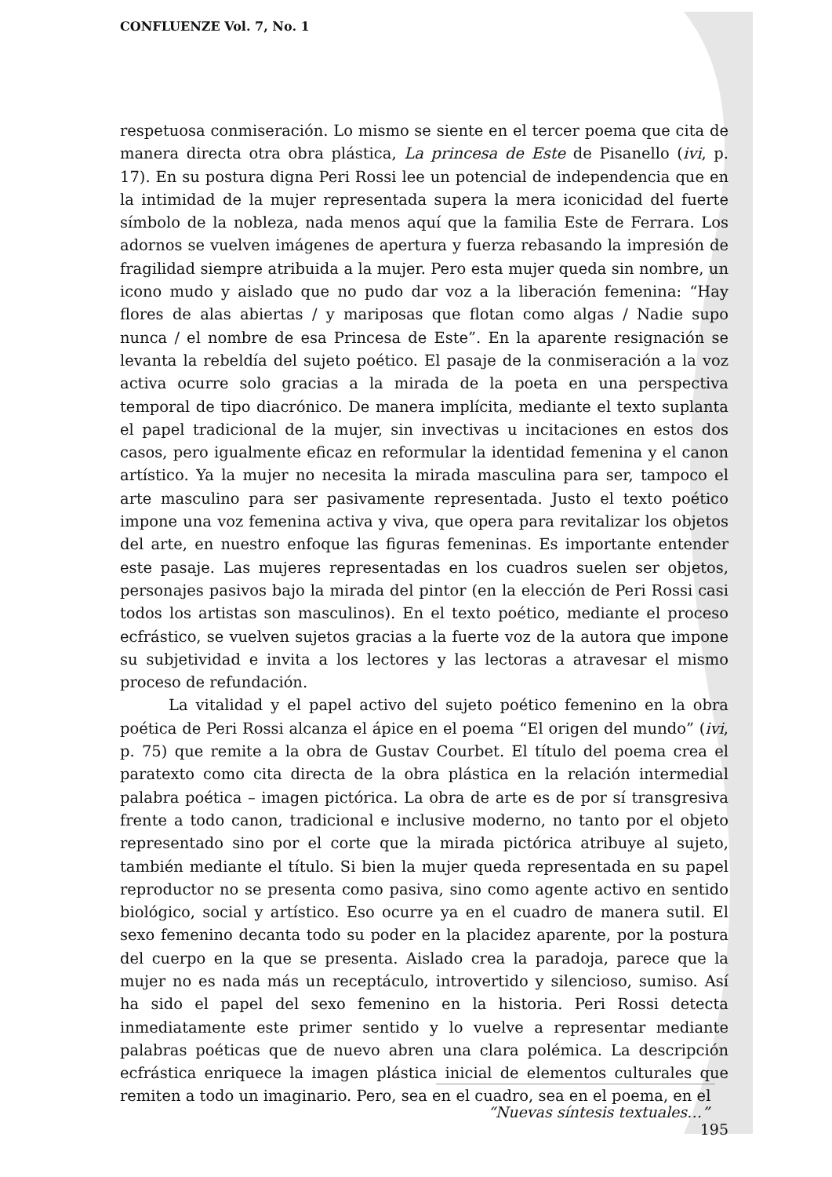CONFLUENZE Vol. 7, No. 1
respetuosa conmiseración. Lo mismo se siente en el tercer poema que cita de manera directa otra obra plástica, La princesa de Este de Pisanello (ivi, p. 17). En su postura digna Peri Rossi lee un potencial de independencia que en la intimidad de la mujer representada supera la mera iconicidad del fuerte símbolo de la nobleza, nada menos aquí que la familia Este de Ferrara. Los adornos se vuelven imágenes de apertura y fuerza rebasando la impresión de fragilidad siempre atribuida a la mujer. Pero esta mujer queda sin nombre, un icono mudo y aislado que no pudo dar voz a la liberación femenina: “Hay flores de alas abiertas / y mariposas que flotan como algas / Nadie supo nunca / el nombre de esa Princesa de Este”. En la aparente resignación se levanta la rebeldía del sujeto poético. El pasaje de la conmiseración a la voz activa ocurre solo gracias a la mirada de la poeta en una perspectiva temporal de tipo diacrónico. De manera implícita, mediante el texto suplanta el papel tradicional de la mujer, sin invectivas u incitaciones en estos dos casos, pero igualmente eficaz en reformular la identidad femenina y el canon artístico. Ya la mujer no necesita la mirada masculina para ser, tampoco el arte masculino para ser pasivamente representada. Justo el texto poético impone una voz femenina activa y viva, que opera para revitalizar los objetos del arte, en nuestro enfoque las figuras femeninas. Es importante entender este pasaje. Las mujeres representadas en los cuadros suelen ser objetos, personajes pasivos bajo la mirada del pintor (en la elección de Peri Rossi casi todos los artistas son masculinos). En el texto poético, mediante el proceso ecfrástico, se vuelven sujetos gracias a la fuerte voz de la autora que impone su subjetividad e invita a los lectores y las lectoras a atravesar el mismo proceso de refundación.
La vitalidad y el papel activo del sujeto poético femenino en la obra poética de Peri Rossi alcanza el ápice en el poema “El origen del mundo” (ivi, p. 75) que remite a la obra de Gustav Courbet. El título del poema crea el paratexto como cita directa de la obra plástica en la relación intermedial palabra poética – imagen pictórica. La obra de arte es de por sí transgresiva frente a todo canon, tradicional e inclusive moderno, no tanto por el objeto representado sino por el corte que la mirada pictórica atribuye al sujeto, también mediante el título. Si bien la mujer queda representada en su papel reproductor no se presenta como pasiva, sino como agente activo en sentido biológico, social y artístico. Eso ocurre ya en el cuadro de manera sutil. El sexo femenino decanta todo su poder en la placidez aparente, por la postura del cuerpo en la que se presenta. Aislado crea la paradoja, parece que la mujer no es nada más un receptáculo, introvertido y silencioso, sumiso. Así ha sido el papel del sexo femenino en la historia. Peri Rossi detecta inmediatamente este primer sentido y lo vuelve a representar mediante palabras poéticas que de nuevo abren una clara polémica. La descripción ecfrástica enriquece la imagen plástica inicial de elementos culturales que remiten a todo un imaginario. Pero, sea en el cuadro, sea en el poema, en el
“Nuevas síntesis textuales…” 195